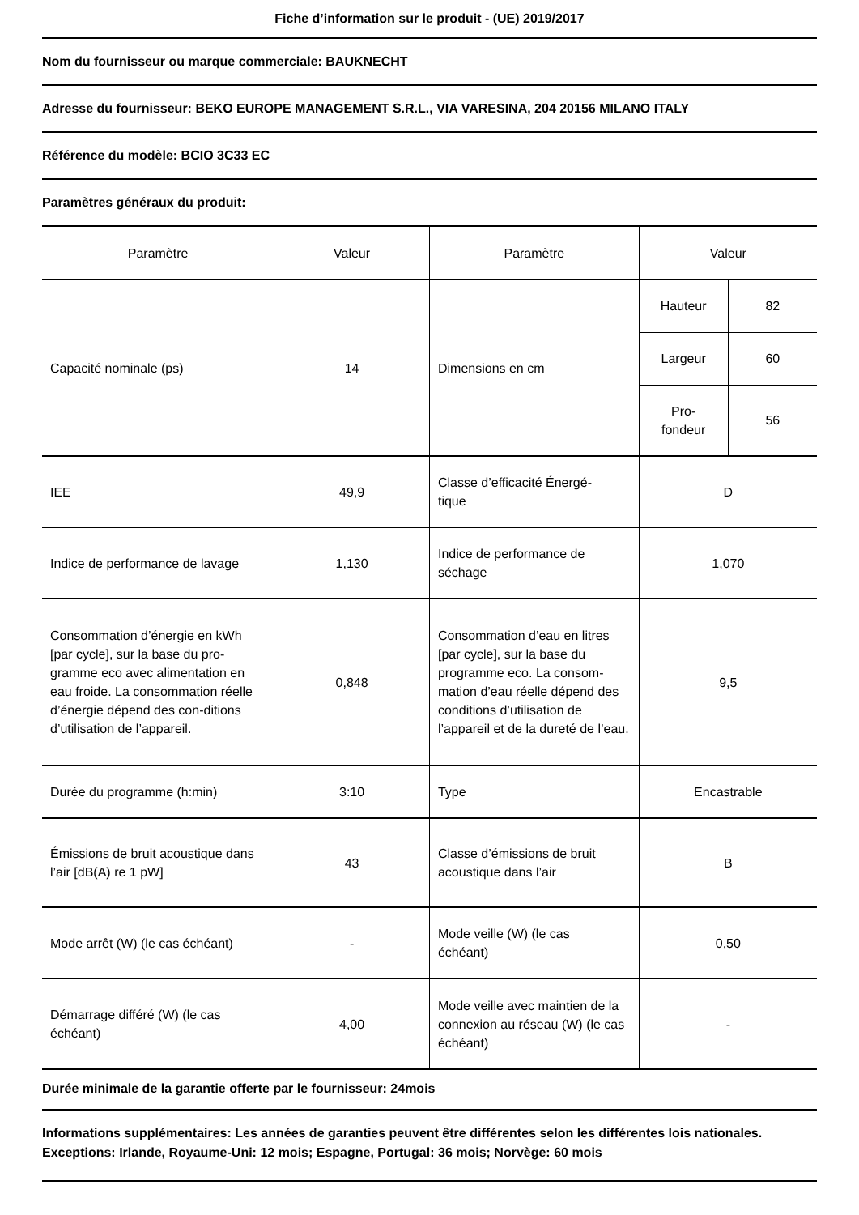Fiche d’information sur le produit - (UE) 2019/2017
Nom du fournisseur ou marque commerciale: BAUKNECHT
Adresse du fournisseur: BEKO EUROPE MANAGEMENT S.R.L., VIA VARESINA, 204 20156 MILANO ITALY
Référence du modèle: BCIO 3C33 EC
Paramètres généraux du produit:
| Paramètre | Valeur | Paramètre | Valeur | |
| Capacité nominale (ps) | 14 | Dimensions en cm | Hauteur | 82 |
| | | | Largeur | 60 |
| | | | Pro- fondeur | 56 |
| IEE | 49,9 | Classe d’efficacité Énergé- tique | D | |
| Indice de performance de lavage | 1,130 | Indice de performance de séchage | 1,070 | |
| Consommation d’énergie en kWh [par cycle], sur la base du pro-gramme eco avec alimentation en eau froide. La consommation réelle d’énergie dépend des con-ditions d’utilisation de l’appareil. | 0,848 | Consommation d’eau en litres [par cycle], sur la base du programme eco. La consom-mation d’eau réelle dépend des conditions d’utilisation de l’appareil et de la dureté de l’eau. | 9,5 | |
| Durée du programme (h:min) | 3:10 | Type | Encastrable | |
| Émissions de bruit acoustique dans l’air [dB(A) re 1 pW] | 43 | Classe d’émissions de bruit acoustique dans l’air | B | |
| Mode arrêt (W) (le cas échéant) | - | Mode veille (W) (le cas échéant) | 0,50 | |
| Démarrage différé (W) (le cas échéant) | 4,00 | Mode veille avec maintien de la connexion au réseau (W) (le cas échéant) | - | |
Durée minimale de la garantie offerte par le fournisseur: 24mois
Informations supplémentaires: Les années de garanties peuvent être différentes selon les différentes lois nationales. Exceptions: Irlande, Royaume-Uni: 12 mois; Espagne, Portugal: 36 mois; Norvège: 60 mois